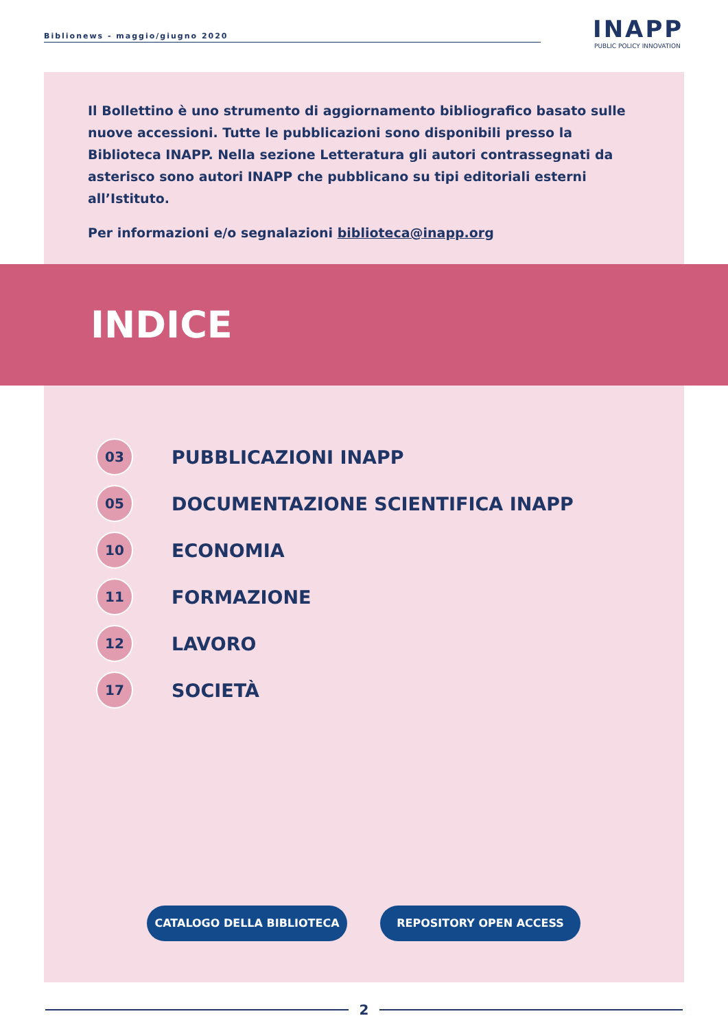Biblionews - maggio/giugno 2020
INAPP
PUBLIC POLICY INNOVATION
Il Bollettino è uno strumento di aggiornamento bibliografico basato sulle nuove accessioni. Tutte le pubblicazioni sono disponibili presso la Biblioteca INAPP. Nella sezione Letteratura gli autori contrassegnati da asterisco sono autori INAPP che pubblicano su tipi editoriali esterni all’Istituto.
Per informazioni e/o segnalazioni biblioteca@inapp.org
INDICE
03
PUBBLICAZIONI INAPP
05
DOCUMENTAZIONE SCIENTIFICA INAPP
10
ECONOMIA
11
FORMAZIONE
12
LAVORO
17
SOCIETÀ
CATALOGO DELLA BIBLIOTECA REPOSITORY OPEN ACCESS
2